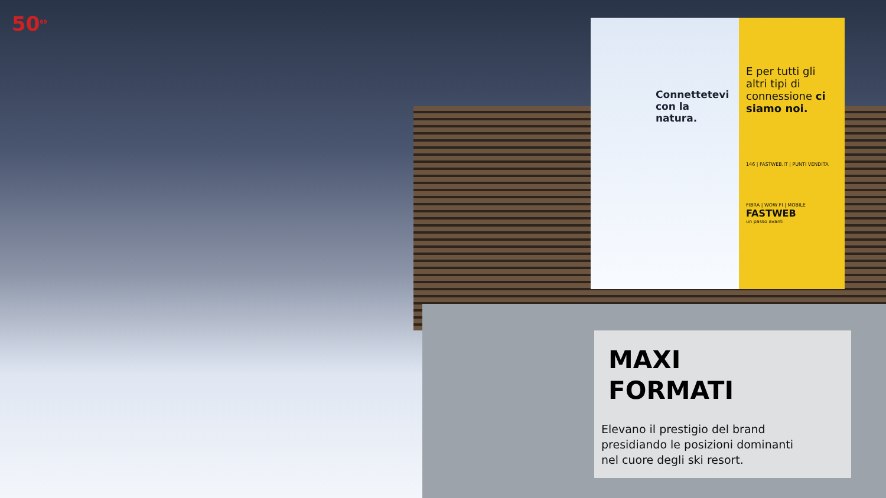50<sup>69</sup>
Connettetevi
con la natura.
E per tutti gli altri tipi di connessione ci siamo noi.
146 | FASTWEB.IT | PUNTI VENDITA
FIBRA | WOW FI | MOBILE
FASTWEB
un passo avanti
MAXI
FORMATI
Elevano il prestigio del brand
presidiando le posizioni dominanti
nel cuore degli ski resort.